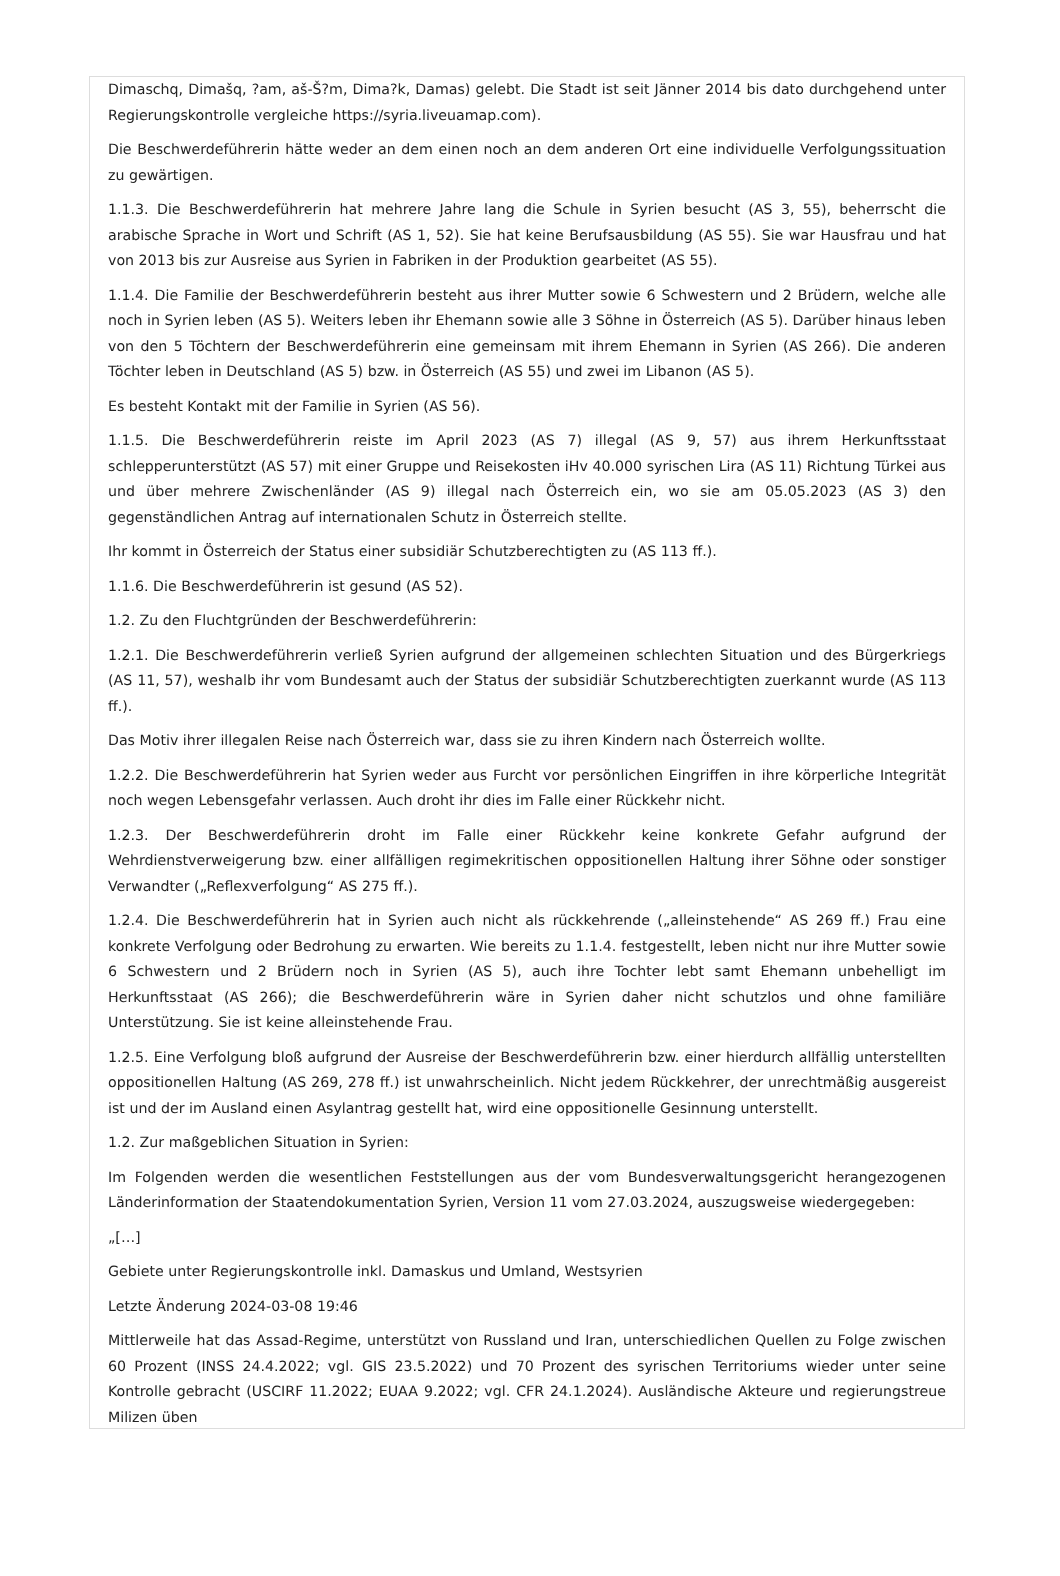Dimaschq, Dimašq, ?am, aš-Š?m, Dima?k, Damas) gelebt. Die Stadt ist seit Jänner 2014 bis dato durchgehend unter Regierungskontrolle vergleiche https://syria.liveuamap.com).
Die Beschwerdeführerin hätte weder an dem einen noch an dem anderen Ort eine individuelle Verfolgungssituation zu gewärtigen.
1.1.3. Die Beschwerdeführerin hat mehrere Jahre lang die Schule in Syrien besucht (AS 3, 55), beherrscht die arabische Sprache in Wort und Schrift (AS 1, 52). Sie hat keine Berufsausbildung (AS 55). Sie war Hausfrau und hat von 2013 bis zur Ausreise aus Syrien in Fabriken in der Produktion gearbeitet (AS 55).
1.1.4. Die Familie der Beschwerdeführerin besteht aus ihrer Mutter sowie 6 Schwestern und 2 Brüdern, welche alle noch in Syrien leben (AS 5). Weiters leben ihr Ehemann sowie alle 3 Söhne in Österreich (AS 5). Darüber hinaus leben von den 5 Töchtern der Beschwerdeführerin eine gemeinsam mit ihrem Ehemann in Syrien (AS 266). Die anderen Töchter leben in Deutschland (AS 5) bzw. in Österreich (AS 55) und zwei im Libanon (AS 5).
Es besteht Kontakt mit der Familie in Syrien (AS 56).
1.1.5. Die Beschwerdeführerin reiste im April 2023 (AS 7) illegal (AS 9, 57) aus ihrem Herkunftsstaat schlepperunterstützt (AS 57) mit einer Gruppe und Reisekosten iHv 40.000 syrischen Lira (AS 11) Richtung Türkei aus und über mehrere Zwischenländer (AS 9) illegal nach Österreich ein, wo sie am 05.05.2023 (AS 3) den gegenständlichen Antrag auf internationalen Schutz in Österreich stellte.
Ihr kommt in Österreich der Status einer subsidiär Schutzberechtigten zu (AS 113 ff.).
1.1.6. Die Beschwerdeführerin ist gesund (AS 52).
1.2. Zu den Fluchtgründen der Beschwerdeführerin:
1.2.1. Die Beschwerdeführerin verließ Syrien aufgrund der allgemeinen schlechten Situation und des Bürgerkriegs (AS 11, 57), weshalb ihr vom Bundesamt auch der Status der subsidiär Schutzberechtigten zuerkannt wurde (AS 113 ff.).
Das Motiv ihrer illegalen Reise nach Österreich war, dass sie zu ihren Kindern nach Österreich wollte.
1.2.2. Die Beschwerdeführerin hat Syrien weder aus Furcht vor persönlichen Eingriffen in ihre körperliche Integrität noch wegen Lebensgefahr verlassen. Auch droht ihr dies im Falle einer Rückkehr nicht.
1.2.3. Der Beschwerdeführerin droht im Falle einer Rückkehr keine konkrete Gefahr aufgrund der Wehrdienstverweigerung bzw. einer allfälligen regimekritischen oppositionellen Haltung ihrer Söhne oder sonstiger Verwandter („Reflexverfolgung“ AS 275 ff.).
1.2.4. Die Beschwerdeführerin hat in Syrien auch nicht als rückkehrende („alleinstehende“ AS 269 ff.) Frau eine konkrete Verfolgung oder Bedrohung zu erwarten. Wie bereits zu 1.1.4. festgestellt, leben nicht nur ihre Mutter sowie 6 Schwestern und 2 Brüdern noch in Syrien (AS 5), auch ihre Tochter lebt samt Ehemann unbehelligt im Herkunftsstaat (AS 266); die Beschwerdeführerin wäre in Syrien daher nicht schutzlos und ohne familiäre Unterstützung. Sie ist keine alleinstehende Frau.
1.2.5. Eine Verfolgung bloß aufgrund der Ausreise der Beschwerdeführerin bzw. einer hierdurch allfällig unterstellten oppositionellen Haltung (AS 269, 278 ff.) ist unwahrscheinlich. Nicht jedem Rückkehrer, der unrechtmäßig ausgereist ist und der im Ausland einen Asylantrag gestellt hat, wird eine oppositionelle Gesinnung unterstellt.
1.2. Zur maßgeblichen Situation in Syrien:
Im Folgenden werden die wesentlichen Feststellungen aus der vom Bundesverwaltungsgericht herangezogenen Länderinformation der Staatendokumentation Syrien, Version 11 vom 27.03.2024, auszugsweise wiedergegeben:
„[…]
Gebiete unter Regierungskontrolle inkl. Damaskus und Umland, Westsyrien
Letzte Änderung 2024-03-08 19:46
Mittlerweile hat das Assad-Regime, unterstützt von Russland und Iran, unterschiedlichen Quellen zu Folge zwischen 60 Prozent (INSS 24.4.2022; vgl. GIS 23.5.2022) und 70 Prozent des syrischen Territoriums wieder unter seine Kontrolle gebracht (USCIRF 11.2022; EUAA 9.2022; vgl. CFR 24.1.2024). Ausländische Akteure und regierungstreue Milizen üben